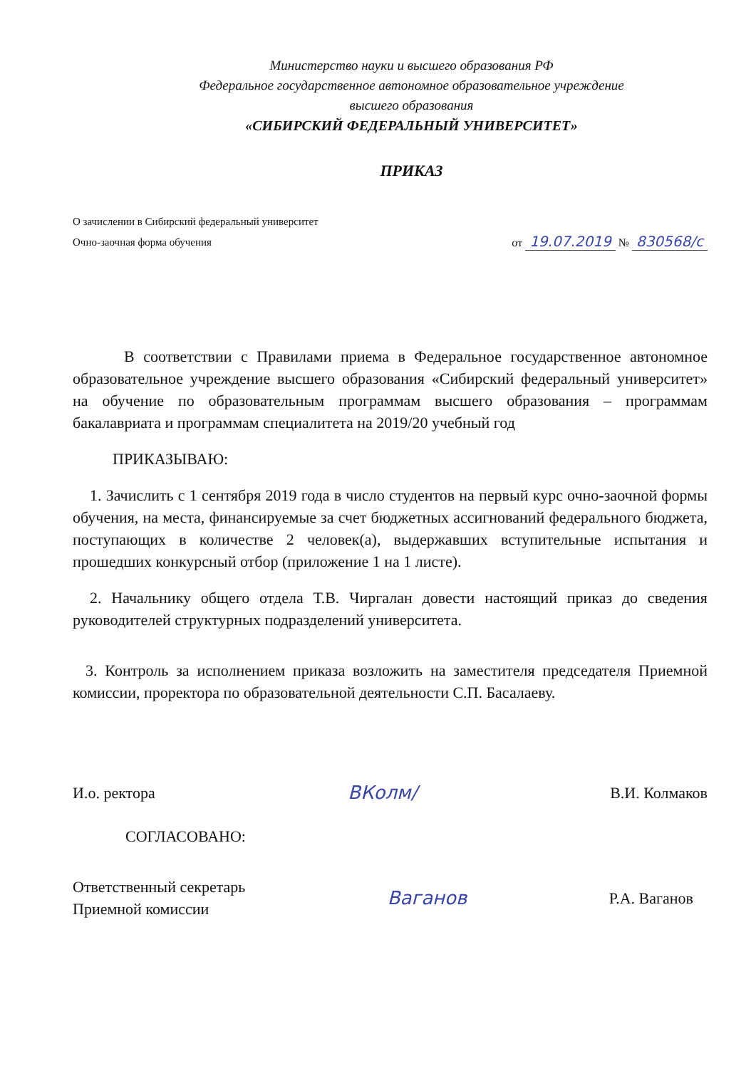Министерство науки и высшего образования РФ
Федеральное государственное автономное образовательное учреждение
высшего образования
«СИБИРСКИЙ ФЕДЕРАЛЬНЫЙ УНИВЕРСИТЕТ»
ПРИКАЗ
О зачислении в Сибирский федеральный университет
Очно-заочная форма обучения
от 19.07.2019 № 830568/с
В соответствии с Правилами приема в Федеральное государственное автономное образовательное учреждение высшего образования «Сибирский федеральный университет» на обучение по образовательным программам высшего образования – программам бакалавриата и программам специалитета на 2019/20 учебный год
ПРИКАЗЫВАЮ:
1. Зачислить с 1 сентября 2019 года в число студентов на первый курс очно-заочной формы обучения, на места, финансируемые за счет бюджетных ассигнований федерального бюджета, поступающих в количестве 2 человек(а), выдержавших вступительные испытания и прошедших конкурсный отбор (приложение 1 на 1 листе).
2. Начальнику общего отдела Т.В. Чиргалан довести настоящий приказ до сведения руководителей структурных подразделений университета.
3. Контроль за исполнением приказа возложить на заместителя председателя Приемной комиссии, проректора по образовательной деятельности С.П. Басалаеву.
И.о. ректора
ВКолм/
В.И. Колмаков
СОГЛАСОВАНО:
Ответственный секретарь
Приемной комиссии
Ваганов
Р.А. Ваганов